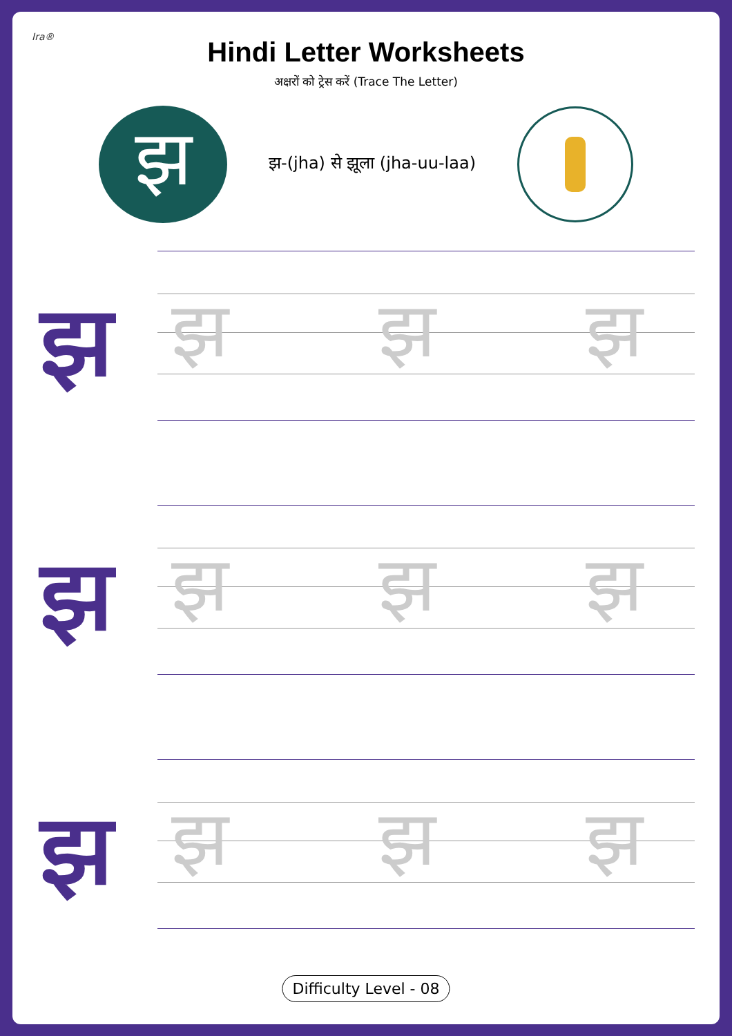Ira®
Hindi Letter Worksheets
अक्षरों को ट्रेस करें (Trace The Letter)
झ
झ-(jha) से झूला (jha-uu-laa)
झ झ झ झ
झ झ झ झ
झ झ झ झ
Difficulty Level - 08